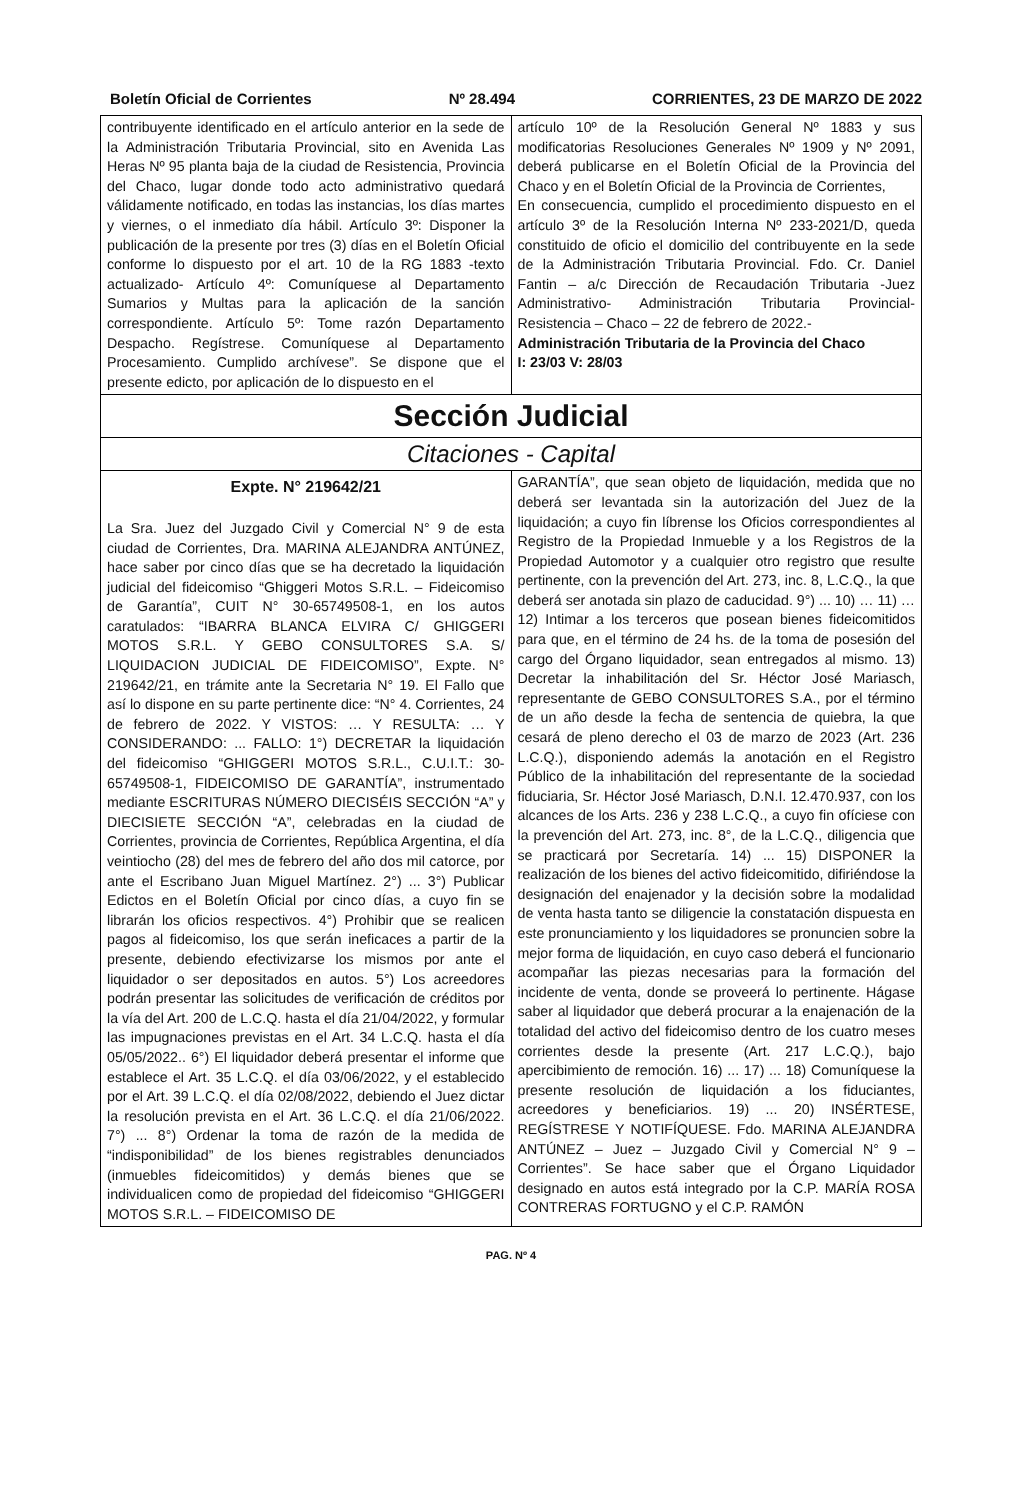Boletín Oficial de Corrientes Nº 28.494 CORRIENTES, 23 DE MARZO DE 2022
contribuyente identificado en el artículo anterior en la sede de la Administración Tributaria Provincial, sito en Avenida Las Heras Nº 95 planta baja de la ciudad de Resistencia, Provincia del Chaco, lugar donde todo acto administrativo quedará válidamente notificado, en todas las instancias, los días martes y viernes, o el inmediato día hábil. Artículo 3º: Disponer la publicación de la presente por tres (3) días en el Boletín Oficial conforme lo dispuesto por el art. 10 de la RG 1883 -texto actualizado- Artículo 4º: Comuníquese al Departamento Sumarios y Multas para la aplicación de la sanción correspondiente. Artículo 5º: Tome razón Departamento Despacho. Regístrese. Comuníquese al Departamento Procesamiento. Cumplido archívese”. Se dispone que el presente edicto, por aplicación de lo dispuesto en el
artículo 10º de la Resolución General Nº 1883 y sus modificatorias Resoluciones Generales Nº 1909 y Nº 2091, deberá publicarse en el Boletín Oficial de la Provincia del Chaco y en el Boletín Oficial de la Provincia de Corrientes,
En consecuencia, cumplido el procedimiento dispuesto en el artículo 3º de la Resolución Interna Nº 233-2021/D, queda constituido de oficio el domicilio del contribuyente en la sede de la Administración Tributaria Provincial. Fdo. Cr. Daniel Fantin – a/c Dirección de Recaudación Tributaria -Juez Administrativo- Administración Tributaria Provincial- Resistencia – Chaco – 22 de febrero de 2022.-
Administración Tributaria de la Provincia del Chaco
I: 23/03 V: 28/03
Sección Judicial
Citaciones - Capital
Expte. N° 219642/21
La Sra. Juez del Juzgado Civil y Comercial N° 9 de esta ciudad de Corrientes, Dra. MARINA ALEJANDRA ANTÚNEZ, hace saber por cinco días que se ha decretado la liquidación judicial del fideicomiso “Ghiggeri Motos S.R.L. – Fideicomiso de Garantía”, CUIT N° 30-65749508-1, en los autos caratulados: “IBARRA BLANCA ELVIRA C/ GHIGGERI MOTOS S.R.L. Y GEBO CONSULTORES S.A. S/ LIQUIDACION JUDICIAL DE FIDEICOMISO”, Expte. N° 219642/21, en trámite ante la Secretaria N° 19. El Fallo que así lo dispone en su parte pertinente dice: “N° 4. Corrientes, 24 de febrero de 2022. Y VISTOS: … Y RESULTA: … Y CONSIDERANDO: ... FALLO: 1°) DECRETAR la liquidación del fideicomiso “GHIGGERI MOTOS S.R.L., C.U.I.T.: 30-65749508-1, FIDEICOMISO DE GARANTÍA”, instrumentado mediante ESCRITURAS NÚMERO DIECISÉIS SECCIÓN “A” y DIECISIETE SECCIÓN “A”, celebradas en la ciudad de Corrientes, provincia de Corrientes, República Argentina, el día veintiocho (28) del mes de febrero del año dos mil catorce, por ante el Escribano Juan Miguel Martínez. 2°) ... 3°) Publicar Edictos en el Boletín Oficial por cinco días, a cuyo fin se librarán los oficios respectivos. 4°) Prohibir que se realicen pagos al fideicomiso, los que serán ineficaces a partir de la presente, debiendo efectivizarse los mismos por ante el liquidador o ser depositados en autos. 5°) Los acreedores podrán presentar las solicitudes de verificación de créditos por la vía del Art. 200 de L.C.Q. hasta el día 21/04/2022, y formular las impugnaciones previstas en el Art. 34 L.C.Q. hasta el día 05/05/2022.. 6°) El liquidador deberá presentar el informe que establece el Art. 35 L.C.Q. el día 03/06/2022, y el establecido por el Art. 39 L.C.Q. el día 02/08/2022, debiendo el Juez dictar la resolución prevista en el Art. 36 L.C.Q. el día 21/06/2022. 7°) ... 8°) Ordenar la toma de razón de la medida de “indisponibilidad” de los bienes registrables denunciados (inmuebles fideicomitidos) y demás bienes que se individualicen como de propiedad del fideicomiso “GHIGGERI MOTOS S.R.L. – FIDEICOMISO DE
GARANTÍA”, que sean objeto de liquidación, medida que no deberá ser levantada sin la autorización del Juez de la liquidación; a cuyo fin líbrense los Oficios correspondientes al Registro de la Propiedad Inmueble y a los Registros de la Propiedad Automotor y a cualquier otro registro que resulte pertinente, con la prevención del Art. 273, inc. 8, L.C.Q., la que deberá ser anotada sin plazo de caducidad. 9°) ... 10) … 11) … 12) Intimar a los terceros que posean bienes fideicomitidos para que, en el término de 24 hs. de la toma de posesión del cargo del Órgano liquidador, sean entregados al mismo. 13) Decretar la inhabilitación del Sr. Héctor José Mariasch, representante de GEBO CONSULTORES S.A., por el término de un año desde la fecha de sentencia de quiebra, la que cesará de pleno derecho el 03 de marzo de 2023 (Art. 236 L.C.Q.), disponiendo además la anotación en el Registro Público de la inhabilitación del representante de la sociedad fiduciaria, Sr. Héctor José Mariasch, D.N.I. 12.470.937, con los alcances de los Arts. 236 y 238 L.C.Q., a cuyo fin ofíciese con la prevención del Art. 273, inc. 8°, de la L.C.Q., diligencia que se practicará por Secretaría. 14) ... 15) DISPONER la realización de los bienes del activo fideicomitido, difiriéndose la designación del enajenador y la decisión sobre la modalidad de venta hasta tanto se diligencie la constatación dispuesta en este pronunciamiento y los liquidadores se pronuncien sobre la mejor forma de liquidación, en cuyo caso deberá el funcionario acompañar las piezas necesarias para la formación del incidente de venta, donde se proveerá lo pertinente. Hágase saber al liquidador que deberá procurar a la enajenación de la totalidad del activo del fideicomiso dentro de los cuatro meses corrientes desde la presente (Art. 217 L.C.Q.), bajo apercibimiento de remoción. 16) ... 17) ... 18) Comuníquese la presente resolución de liquidación a los fiduciantes, acreedores y beneficiarios. 19) ... 20) INSÉRTESE, REGÍSTRESE Y NOTIFÍQUESE. Fdo. MARINA ALEJANDRA ANTÚNEZ – Juez – Juzgado Civil y Comercial N° 9 – Corrientes”. Se hace saber que el Órgano Liquidador designado en autos está integrado por la C.P. MARÍA ROSA CONTRERAS FORTUGNO y el C.P. RAMÓN
PAG. Nº 4